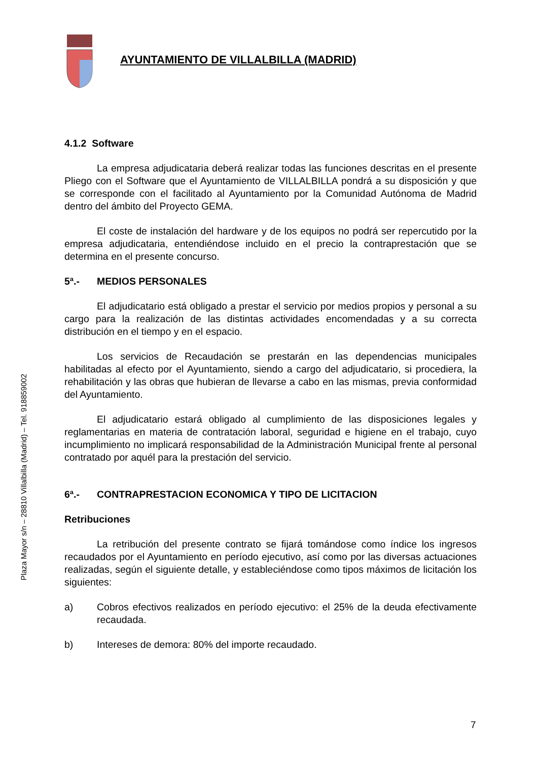AYUNTAMIENTO DE VILLALBILLA (MADRID)
Plaza Mayor s/n – 28810 Villalbilla (Madrid) – Tel. 918859002
4.1.2 Software
La empresa adjudicataria deberá realizar todas las funciones descritas en el presente Pliego con el Software que el Ayuntamiento de VILLALBILLA pondrá a su disposición y que se corresponde con el facilitado al Ayuntamiento por la Comunidad Autónoma de Madrid dentro del ámbito del Proyecto GEMA.
El coste de instalación del hardware y de los equipos no podrá ser repercutido por la empresa adjudicataria, entendiéndose incluido en el precio la contraprestación que se determina en el presente concurso.
5ª.- MEDIOS PERSONALES
El adjudicatario está obligado a prestar el servicio por medios propios y personal a su cargo para la realización de las distintas actividades encomendadas y a su correcta distribución en el tiempo y en el espacio.
Los servicios de Recaudación se prestarán en las dependencias municipales habilitadas al efecto por el Ayuntamiento, siendo a cargo del adjudicatario, si procediera, la rehabilitación y las obras que hubieran de llevarse a cabo en las mismas, previa conformidad del Ayuntamiento.
El adjudicatario estará obligado al cumplimiento de las disposiciones legales y reglamentarias en materia de contratación laboral, seguridad e higiene en el trabajo, cuyo incumplimiento no implicará responsabilidad de la Administración Municipal frente al personal contratado por aquél para la prestación del servicio.
6ª.- CONTRAPRESTACION ECONOMICA Y TIPO DE LICITACION
Retribuciones
La retribución del presente contrato se fijará tomándose como índice los ingresos recaudados por el Ayuntamiento en período ejecutivo, así como por las diversas actuaciones realizadas, según el siguiente detalle, y estableciéndose como tipos máximos de licitación los siguientes:
a) Cobros efectivos realizados en período ejecutivo: el 25% de la deuda efectivamente recaudada.
b) Intereses de demora: 80% del importe recaudado.
7